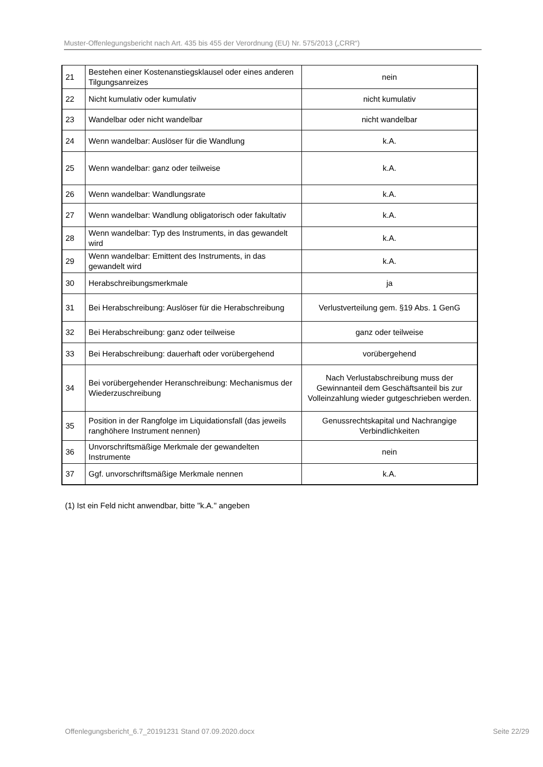Muster-Offenlegungsbericht nach Art. 435 bis 455 der Verordnung (EU) Nr. 575/2013 („CRR“)
| 21 | Bestehen einer Kostenanstiegsklausel oder eines anderen Tilgungsanreizes | nein |
| 22 | Nicht kumulativ oder kumulativ | nicht kumulativ |
| 23 | Wandelbar oder nicht wandelbar | nicht wandelbar |
| 24 | Wenn wandelbar: Auslöser für die Wandlung | k.A. |
| 25 | Wenn wandelbar: ganz oder teilweise | k.A. |
| 26 | Wenn wandelbar: Wandlungsrate | k.A. |
| 27 | Wenn wandelbar: Wandlung obligatorisch oder fakultativ | k.A. |
| 28 | Wenn wandelbar: Typ des Instruments, in das gewandelt wird | k.A. |
| 29 | Wenn wandelbar: Emittent des Instruments, in das gewandelt wird | k.A. |
| 30 | Herabschreibungsmerkmale | ja |
| 31 | Bei Herabschreibung: Auslöser für die Herabschreibung | Verlustverteilung gem. §19 Abs. 1 GenG |
| 32 | Bei Herabschreibung: ganz oder teilweise | ganz oder teilweise |
| 33 | Bei Herabschreibung: dauerhaft oder vorübergehend | vorübergehend |
| 34 | Bei vorübergehender Heranschreibung: Mechanismus der Wiederzuschreibung | Nach Verlustabschreibung muss der Gewinnanteil dem Geschäftsanteil bis zur Volleinzahlung wieder gutgeschrieben werden. |
| 35 | Position in der Rangfolge im Liquidationsfall (das jeweils ranghöhere Instrument nennen) | Genussrechtskapital und Nachrangige Verbindlichkeiten |
| 36 | Unvorschriftsmäßige Merkmale der gewandelten Instrumente | nein |
| 37 | Ggf. unvorschriftsmäßige Merkmale nennen | k.A. |
(1) Ist ein Feld nicht anwendbar, bitte "k.A." angeben
Offenlegungsbericht_6.7_20191231 Stand 07.09.2020.docx Seite 22/29